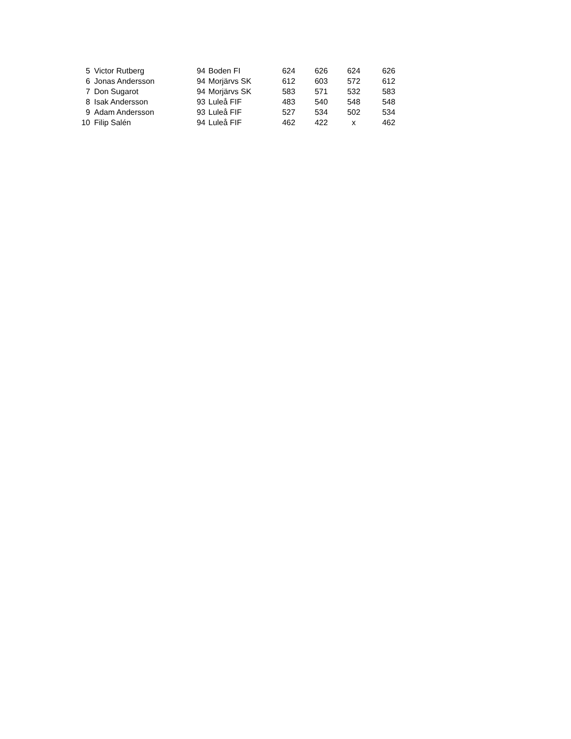| 5 | Victor Rutberg | 94 | Boden FI | 624 | 626 | 624 | 626 |
| 6 | Jonas Andersson | 94 | Morjärvs SK | 612 | 603 | 572 | 612 |
| 7 | Don Sugarot | 94 | Morjärvs SK | 583 | 571 | 532 | 583 |
| 8 | Isak Andersson | 93 | Luleå FIF | 483 | 540 | 548 | 548 |
| 9 | Adam Andersson | 93 | Luleå FIF | 527 | 534 | 502 | 534 |
| 10 | Filip Salén | 94 | Luleå FIF | 462 | 422 | x | 462 |